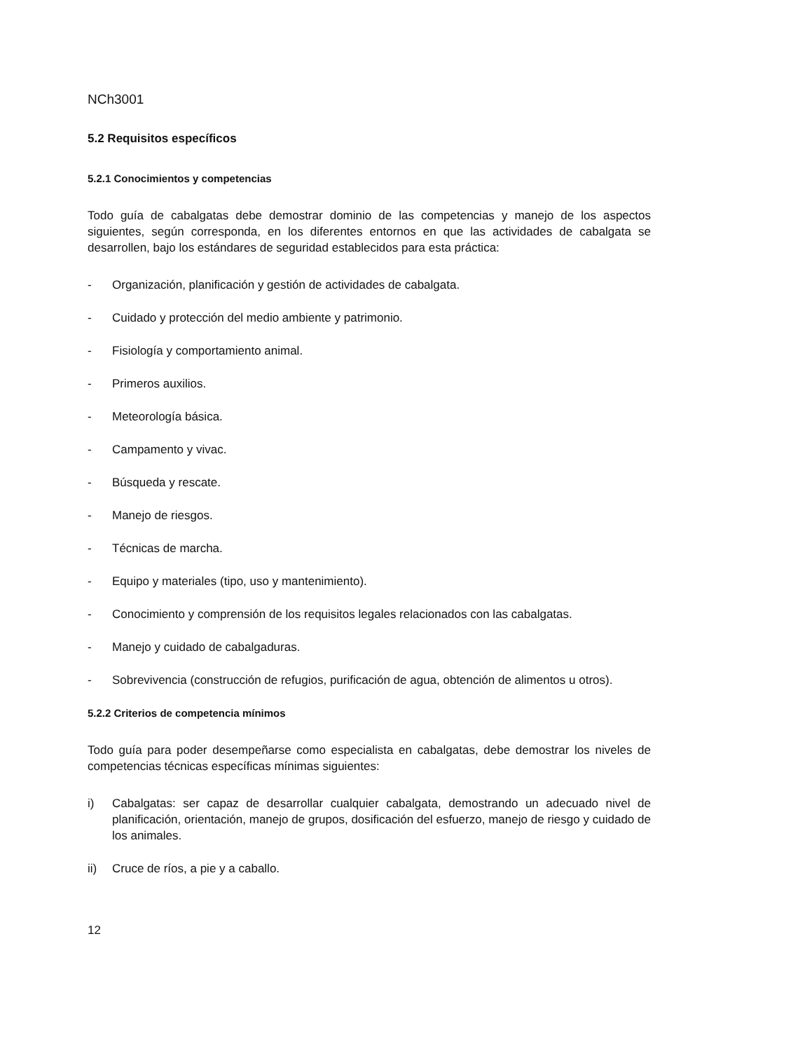NCh3001
5.2 Requisitos específicos
5.2.1 Conocimientos y competencias
Todo guía de cabalgatas debe demostrar dominio de las competencias y manejo de los aspectos siguientes, según corresponda, en los diferentes entornos en que las actividades de cabalgata se desarrollen, bajo los estándares de seguridad establecidos para esta práctica:
- Organización, planificación y gestión de actividades de cabalgata.
- Cuidado y protección del medio ambiente y patrimonio.
- Fisiología y comportamiento animal.
- Primeros auxilios.
- Meteorología básica.
- Campamento y vivac.
- Búsqueda y rescate.
- Manejo de riesgos.
- Técnicas de marcha.
- Equipo y materiales (tipo, uso y mantenimiento).
- Conocimiento y comprensión de los requisitos legales relacionados con las cabalgatas.
- Manejo y cuidado de cabalgaduras.
- Sobrevivencia (construcción de refugios, purificación de agua, obtención de alimentos u otros).
5.2.2 Criterios de competencia mínimos
Todo guía para poder desempeñarse como especialista en cabalgatas, debe demostrar los niveles de competencias técnicas específicas mínimas siguientes:
i) Cabalgatas: ser capaz de desarrollar cualquier cabalgata, demostrando un adecuado nivel de planificación, orientación, manejo de grupos, dosificación del esfuerzo, manejo de riesgo y cuidado de los animales.
ii) Cruce de ríos, a pie y a caballo.
12